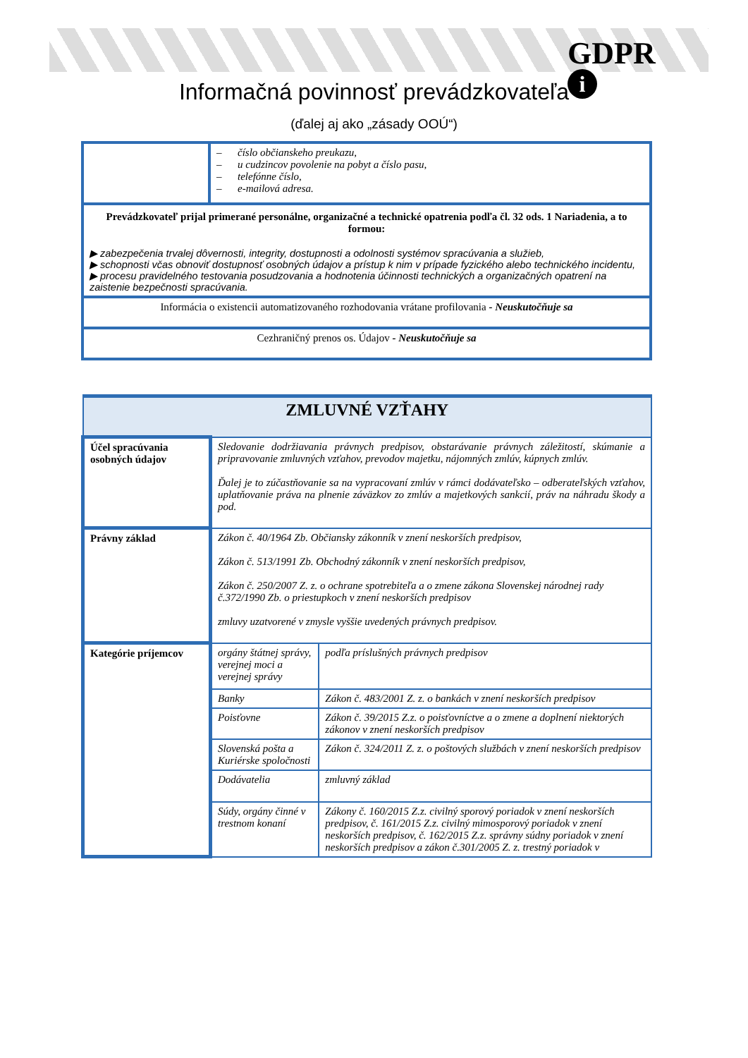GDPR
i
Informačná povinnosť prevádzkovateľa
(ďalej aj ako „zásady OOÚ“)
| | – číslo občianskeho preukazu, – u cudzincov povolenie na pobyt a číslo pasu, – telefónne číslo, – e-mailová adresa. |
| Prevádzkovateľ prijal primerané personálne, organizačné a technické opatrenia podľa čl. 32 ods. 1 Nariadenia, a to formou: ▶ zabezpečenia trvalej dôvernosti, integrity, dostupnosti a odolnosti systémov spracúvania a služieb, ▶ schopnosti včas obnoviť dostupnosť osobných údajov a prístup k nim v prípade fyzického alebo technického incidentu, ▶ procesu pravidelného testovania posudzovania a hodnotenia účinnosti technických a organizačných opatrení na zaistenie bezpečnosti spracúvania. | |
| Informácia o existencii automatizovaného rozhodovania vrátane profilovania - Neuskutočňuje sa | |
| Cezhraničný prenos os. Údajov - Neuskutočňuje sa | |
| ZMLUVNÉ VZŤAHY | | |
| Účel spracúvania osobných údajov | Sledovanie dodržiavania právnych predpisov, obstarávanie právnych záležitostí, skúmanie a pripravovanie zmluvných vzťahov, prevodov majetku, nájomných zmlúv, kúpnych zmlúv. Ďalej je to zúčastňovanie sa na vypracovaní zmlúv v rámci dodávateľsko – odberateľských vzťahov, uplatňovanie práva na plnenie záväzkov zo zmlúv a majetkových sankcií, práv na náhradu škody a pod. | |
| Právny základ | Zákon č. 40/1964 Zb. Občiansky zákonník v znení neskorších predpisov, Zákon č. 513/1991 Zb. Obchodný zákonník v znení neskorších predpisov, Zákon č. 250/2007 Z. z. o ochrane spotrebiteľa a o zmene zákona Slovenskej národnej rady č.372/1990 Zb. o priestupkoch v znení neskorších predpisov zmluvy uzatvorené v zmysle vyššie uvedených právnych predpisov. | |
| Kategórie príjemcov | orgány štátnej správy, verejnej moci a verejnej správy | podľa príslušných právnych predpisov |
| | Banky | Zákon č. 483/2001 Z. z. o bankách v znení neskorších predpisov |
| | Poisťovne | Zákon č. 39/2015 Z.z. o poisťovníctve a o zmene a doplnení niektorých zákonov v znení neskorších predpisov |
| | Slovenská pošta a Kuriérske spoločnosti | Zákon č. 324/2011 Z. z. o poštových službách v znení neskorších predpisov |
| | Dodávatelia | zmluvný základ |
| | Súdy, orgány činné v trestnom konaní | Zákony č. 160/2015 Z.z. civilný sporový poriadok v znení neskorších predpisov, č. 161/2015 Z.z. civilný mimosporový poriadok v znení neskorších predpisov, č. 162/2015 Z.z. správny súdny poriadok v znení neskorších predpisov a zákon č.301/2005 Z. z. trestný poriadok v |